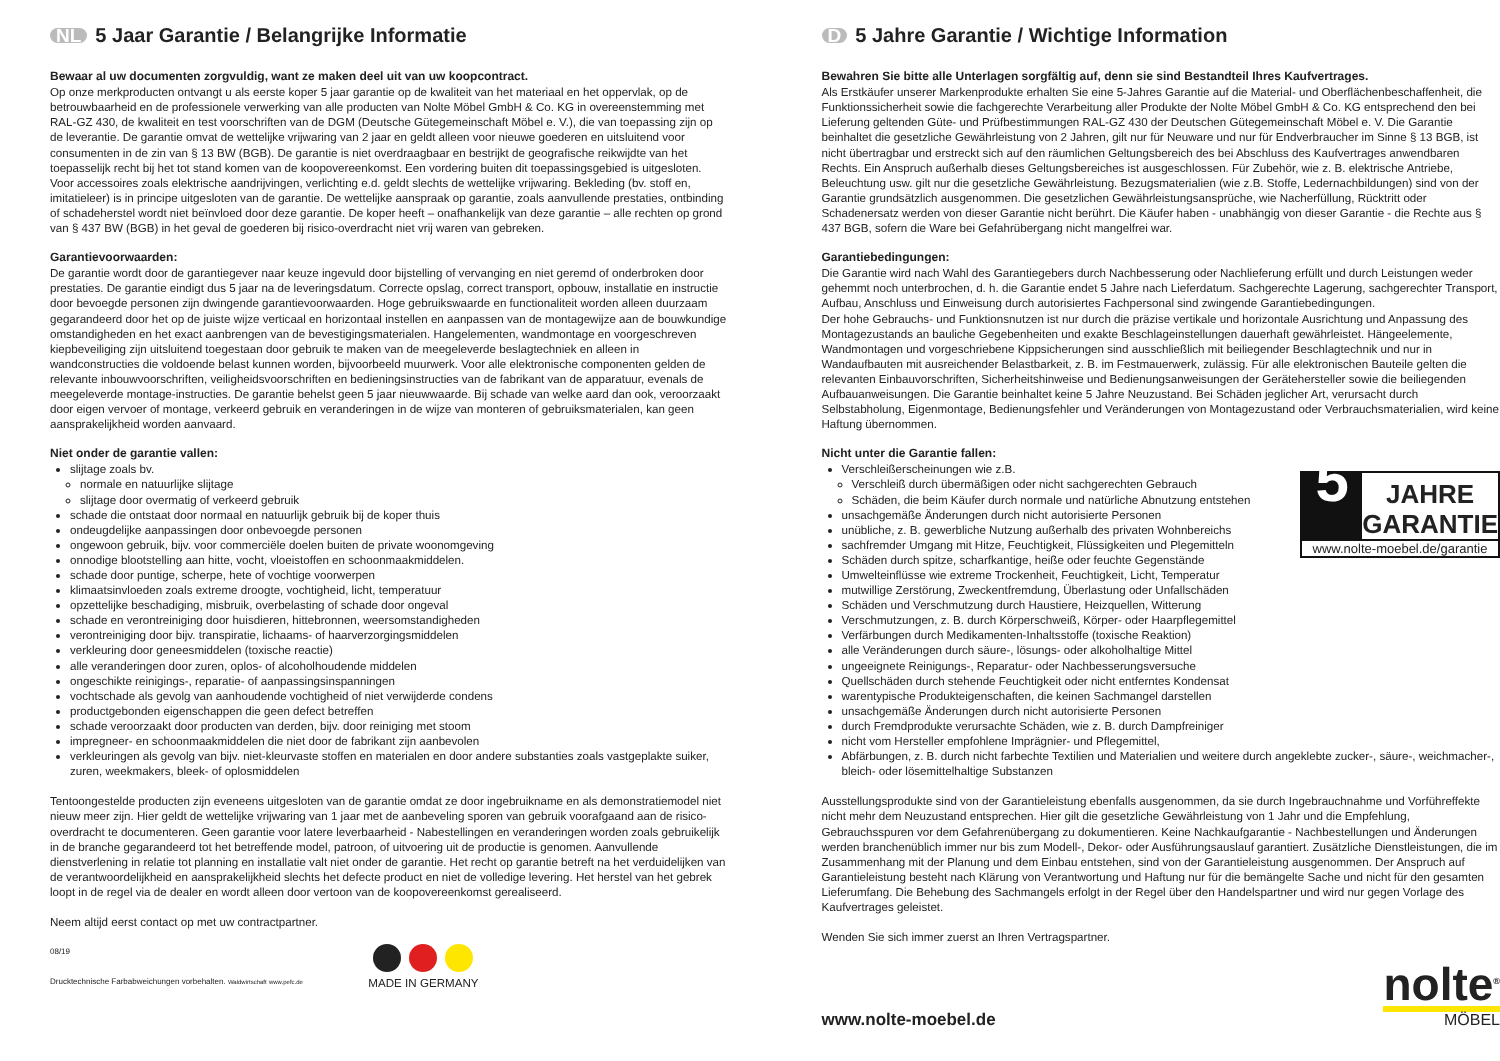NL 5 Jaar Garantie / Belangrijke Informatie
Bewaar al uw documenten zorgvuldig, want ze maken deel uit van uw koopcontract.
Op onze merkproducten ontvangt u als eerste koper 5 jaar garantie op de kwaliteit van het materiaal en het oppervlak, op de betrouwbaarheid en de professionele verwerking van alle producten van Nolte Möbel GmbH & Co. KG in overeenstemming met RAL-GZ 430, de kwaliteit en test voorschriften van de DGM (Deutsche Gütegemeinschaft Möbel e. V.), die van toepassing zijn op de leverantie. De garantie omvat de wettelijke vrijwaring van 2 jaar en geldt alleen voor nieuwe goederen en uitsluitend voor consumenten in de zin van § 13 BW (BGB). De garantie is niet overdraagbaar en bestrijkt de geografische reikwijdte van het toepasselijk recht bij het tot stand komen van de koopovereenkomst. Een vordering buiten dit toepassingsgebied is uitgesloten. Voor accessoires zoals elektrische aandrijvingen, verlichting e.d. geldt slechts de wettelijke vrijwaring. Bekleding (bv. stoff en, imitatieleer) is in principe uitgesloten van de garantie. De wettelijke aanspraak op garantie, zoals aanvullende prestaties, ontbinding of schadeherstel wordt niet beïnvloed door deze garantie. De koper heeft – onafhankelijk van deze garantie – alle rechten op grond van § 437 BW (BGB) in het geval de goederen bij risico-overdracht niet vrij waren van gebreken.
Garantievoorwaarden:
De garantie wordt door de garantiegever naar keuze ingevuld door bijstelling of vervanging en niet geremd of onderbroken door prestaties. De garantie eindigt dus 5 jaar na de leveringsdatum. Correcte opslag, correct transport, opbouw, installatie en instructie door bevoegde personen zijn dwingende garantievoorwaarden. Hoge gebruikswaarde en functionaliteit worden alleen duurzaam gegarandeerd door het op de juiste wijze verticaal en horizontaal instellen en aanpassen van de montagewijze aan de bouwkundige omstandigheden en het exact aanbrengen van de bevestigingsmaterialen. Hangelementen, wandmontage en voorgeschreven kiepbeveiliging zijn uitsluitend toegestaan door gebruik te maken van de meegeleverde beslagtechniek en alleen in wandconstructies die voldoende belast kunnen worden, bijvoorbeeld muurwerk. Voor alle elektronische componenten gelden de relevante inbouwvoorschriften, veiligheidsvoorschriften en bedieningsinstructies van de fabrikant van de apparatuur, evenals de meegeleverde montage-instructies. De garantie behelst geen 5 jaar nieuwwaarde. Bij schade van welke aard dan ook, veroorzaakt door eigen vervoer of montage, verkeerd gebruik en veranderingen in de wijze van monteren of gebruiksmaterialen, kan geen aansprakelijkheid worden aanvaard.
Niet onder de garantie vallen:
slijtage zoals bv.
normale en natuurlijke slijtage
slijtage door overmatig of verkeerd gebruik
schade die ontstaat door normaal en natuurlijk gebruik bij de koper thuis
ondeugdelijke aanpassingen door onbevoegde personen
ongewoon gebruik, bijv. voor commerciële doelen buiten de private woonomgeving
onnodige blootstelling aan hitte, vocht, vloeistoffen en schoonmaakmiddelen.
schade door puntige, scherpe, hete of vochtige voorwerpen
klimaatsinvloeden zoals extreme droogte, vochtigheid, licht, temperatuur
opzettelijke beschadiging, misbruik, overbelasting of schade door ongeval
schade en verontreiniging door huisdieren, hittebronnen, weersomstandigheden
verontreiniging door bijv. transpiratie, lichaams- of haarverzorgingsmiddelen
verkleuring door geneesmiddelen (toxische reactie)
alle veranderingen door zuren, oplos- of alcoholhoudende middelen
ongeschikte reinigings-, reparatie- of aanpassingsinspanningen
vochtschade als gevolg van aanhoudende vochtigheid of niet verwijderde condens
productgebonden eigenschappen die geen defect betreffen
schade veroorzaakt door producten van derden, bijv. door reiniging met stoom
impregneer- en schoonmaakmiddelen die niet door de fabrikant zijn aanbevolen
verkleuringen als gevolg van bijv. niet-kleurvaste stoffen en materialen en door andere substanties zoals vastgeplakte suiker, zuren, weekmakers, bleek- of oplosmiddelen
Tentoongestelde producten zijn eveneens uitgesloten van de garantie omdat ze door ingebruikname en als demonstratiemodel niet nieuw meer zijn. Hier geldt de wettelijke vrijwaring van 1 jaar met de aanbeveling sporen van gebruik voorafgaand aan de risico-overdracht te documenteren. Geen garantie voor latere leverbaarheid - Nabestellingen en veranderingen worden zoals gebruikelijk in de branche gegarandeerd tot het betreffende model, patroon, of uitvoering uit de productie is genomen. Aanvullende dienstverlening in relatie tot planning en installatie valt niet onder de garantie. Het recht op garantie betreft na het verduidelijken van de verantwoordelijkheid en aansprakelijkheid slechts het defecte product en niet de volledige levering. Het herstel van het gebrek loopt in de regel via de dealer en wordt alleen door vertoon van de koopovereenkomst gerealiseerd.
Neem altijd eerst contact op met uw contractpartner.
08/19
Drucktechnische Farbabweichungen vorbehalten. Waldwirtschaft www.pefc.de
MADE IN GERMANY
D 5 Jahre Garantie / Wichtige Information
Bewahren Sie bitte alle Unterlagen sorgfältig auf, denn sie sind Bestandteil Ihres Kaufvertrages.
Als Erstkäufer unserer Markenprodukte erhalten Sie eine 5-Jahres Garantie auf die Material- und Oberflächenbeschaffenheit, die Funktionssicherheit sowie die fachgerechte Verarbeitung aller Produkte der Nolte Möbel GmbH & Co. KG entsprechend den bei Lieferung geltenden Güte- und Prüfbestimmungen RAL-GZ 430 der Deutschen Gütegemeinschaft Möbel e. V. Die Garantie beinhaltet die gesetzliche Gewährleistung von 2 Jahren, gilt nur für Neuware und nur für Endverbraucher im Sinne § 13 BGB, ist nicht übertragbar und erstreckt sich auf den räumlichen Geltungsbereich des bei Abschluss des Kaufvertrages anwendbaren Rechts. Ein Anspruch außerhalb dieses Geltungsbereiches ist ausgeschlossen. Für Zubehör, wie z. B. elektrische Antriebe, Beleuchtung usw. gilt nur die gesetzliche Gewährleistung. Bezugsmaterialien (wie z.B. Stoffe, Ledernachbildungen) sind von der Garantie grundsätzlich ausgenommen. Die gesetzlichen Gewährleistungsansprüche, wie Nacherfüllung, Rücktritt oder Schadenersatz werden von dieser Garantie nicht berührt. Die Käufer haben - unabhängig von dieser Garantie - die Rechte aus § 437 BGB, sofern die Ware bei Gefahrübergang nicht mangelfrei war.
Garantiebedingungen:
Die Garantie wird nach Wahl des Garantiegebers durch Nachbesserung oder Nachlieferung erfüllt und durch Leistungen weder gehemmt noch unterbrochen, d. h. die Garantie endet 5 Jahre nach Lieferdatum. Sachgerechte Lagerung, sachgerechter Transport, Aufbau, Anschluss und Einweisung durch autorisiertes Fachpersonal sind zwingende Garantiebedingungen.
Der hohe Gebrauchs- und Funktionsnutzen ist nur durch die präzise vertikale und horizontale Ausrichtung und Anpassung des Montagezustands an bauliche Gegebenheiten und exakte Beschlageinstellungen dauerhaft gewährleistet. Hängeelemente, Wandmontagen und vorgeschriebene Kippsicherungen sind ausschließlich mit beiliegender Beschlagtechnik und nur in Wandaufbauten mit ausreichender Belastbarkeit, z. B. im Festmauerwerk, zulässig. Für alle elektronischen Bauteile gelten die relevanten Einbauvorschriften, Sicherheitshinweise und Bedienungsanweisungen der Gerätehersteller sowie die beiliegenden Aufbauanweisungen. Die Garantie beinhaltet keine 5 Jahre Neuzustand. Bei Schäden jeglicher Art, verursacht durch Selbstabholung, Eigenmontage, Bedienungsfehler und Veränderungen von Montagezustand oder Verbrauchsmaterialien, wird keine Haftung übernommen.
Nicht unter die Garantie fallen:
5
JAHRE
GARANTIE
www.nolte-moebel.de/garantie
Verschleißerscheinungen wie z.B.
Verschleiß durch übermäßigen oder nicht sachgerechten Gebrauch
Schäden, die beim Käufer durch normale und natürliche Abnutzung entstehen
unsachgemäße Änderungen durch nicht autorisierte Personen
unübliche, z. B. gewerbliche Nutzung außerhalb des privaten Wohnbereichs
sachfremder Umgang mit Hitze, Feuchtigkeit, Flüssigkeiten und Plegemitteln
Schäden durch spitze, scharfkantige, heiße oder feuchte Gegenstände
Umwelteinflüsse wie extreme Trockenheit, Feuchtigkeit, Licht, Temperatur
mutwillige Zerstörung, Zweckentfremdung, Überlastung oder Unfallschäden
Schäden und Verschmutzung durch Haustiere, Heizquellen, Witterung
Verschmutzungen, z. B. durch Körperschweiß, Körper- oder Haarpflegemittel
Verfärbungen durch Medikamenten-Inhaltsstoffe (toxische Reaktion)
alle Veränderungen durch säure-, lösungs- oder alkoholhaltige Mittel
ungeeignete Reinigungs-, Reparatur- oder Nachbesserungsversuche
Quellschäden durch stehende Feuchtigkeit oder nicht entferntes Kondensat
warentypische Produkteigenschaften, die keinen Sachmangel darstellen
unsachgemäße Änderungen durch nicht autorisierte Personen
durch Fremdprodukte verursachte Schäden, wie z. B. durch Dampfreiniger
nicht vom Hersteller empfohlene Imprägnier- und Pflegemittel,
Abfärbungen, z. B. durch nicht farbechte Textilien und Materialien und weitere durch angeklebte zucker-, säure-, weichmacher-, bleich- oder lösemittelhaltige Substanzen
Ausstellungsprodukte sind von der Garantieleistung ebenfalls ausgenommen, da sie durch Ingebrauchnahme und Vorführeffekte nicht mehr dem Neuzustand entsprechen. Hier gilt die gesetzliche Gewährleistung von 1 Jahr und die Empfehlung, Gebrauchsspuren vor dem Gefahrenübergang zu dokumentieren. Keine Nachkaufgarantie - Nachbestellungen und Änderungen werden branchenüblich immer nur bis zum Modell-, Dekor- oder Ausführungsauslauf garantiert. Zusätzliche Dienstleistungen, die im Zusammenhang mit der Planung und dem Einbau entstehen, sind von der Garantieleistung ausgenommen. Der Anspruch auf Garantieleistung besteht nach Klärung von Verantwortung und Haftung nur für die bemängelte Sache und nicht für den gesamten Lieferumfang. Die Behebung des Sachmangels erfolgt in der Regel über den Handelspartner und wird nur gegen Vorlage des Kaufvertrages geleistet.
Wenden Sie sich immer zuerst an Ihren Vertragspartner.
www.nolte-moebel.de
nolte<sup>®</sup>
MÖBEL